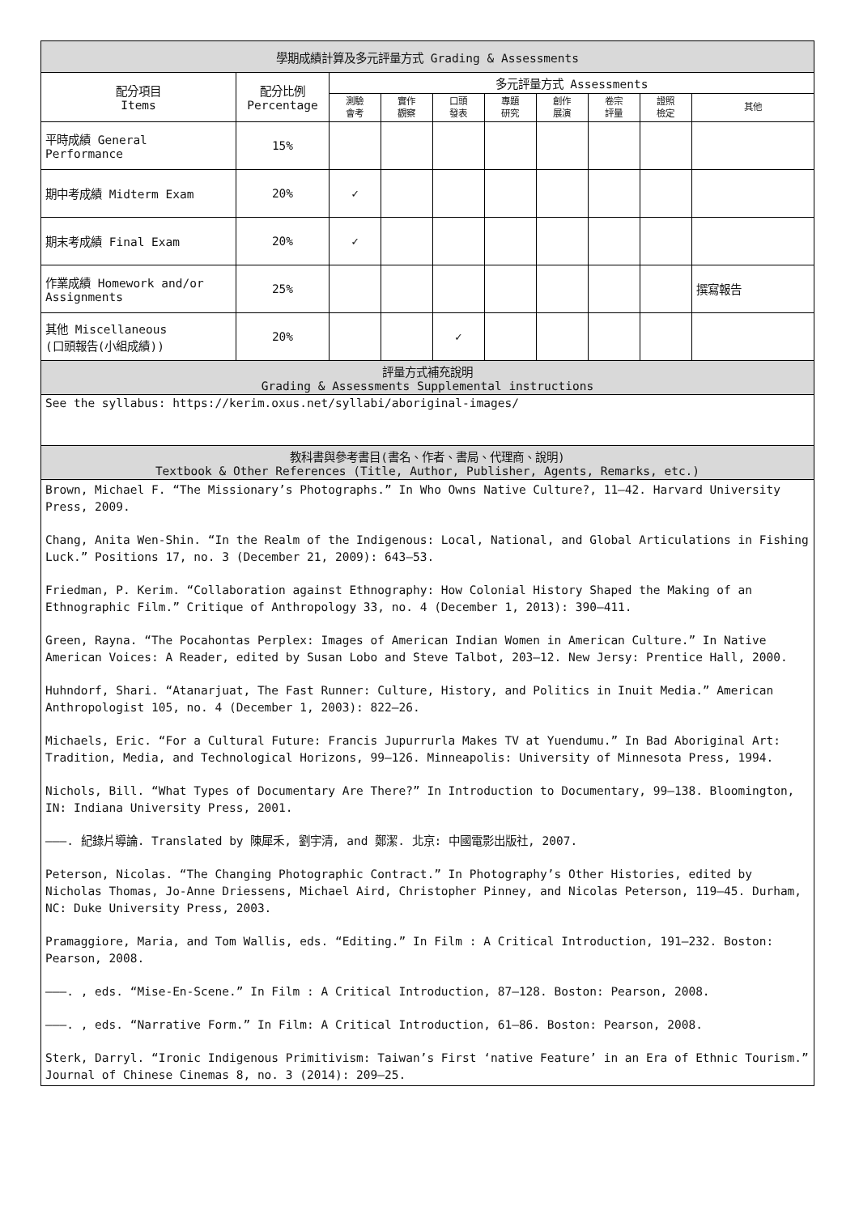| 學期成績計算及多元評量方式 Grading & Assessments | | | | | | | | | |
| --- | --- | --- | --- | --- | --- | --- | --- | --- | --- |
| 配分項目 Items | 配分比例 Percentage | 多元評量方式 Assessments | | | | | | | |
| | | 測驗 會考 | 實作 觀察 | 口頭 發表 | 專題 研究 | 創作 展演 | 卷宗 評量 | 證照 檢定 | 其他 |
| 平時成績 General Performance | 15% | | | | | | | | |
| 期中考成績 Midterm Exam | 20% | ✓ | | | | | | | |
| 期末考成績 Final Exam | 20% | ✓ | | | | | | | |
| 作業成績 Homework and/or Assignments | 25% | | | | | | | | 撰寫報告 |
| 其他 Miscellaneous (口頭報告(小組成績)) | 20% | | | ✓ | | | | | |
| 評量方式補充說明 Grading & Assessments Supplemental instructions | | | | | | | | | |
| See the syllabus: https://kerim.oxus.net/syllabi/aboriginal-images/ | | | | | | | | | |
| 教科書與參考書目(書名、作者、書局、代理商、說明) Textbook & Other References (Title, Author, Publisher, Agents, Remarks, etc.) | | | | | | | | | |
| Brown, Michael F. “The Missionary’s Photographs.” In Who Owns Native Culture?, 11–42. Harvard University Press, 2009. Chang, Anita Wen-Shin. “In the Realm of the Indigenous: Local, National, and Global Articulations in Fishing Luck.” Positions 17, no. 3 (December 21, 2009): 643–53. Friedman, P. Kerim. “Collaboration against Ethnography: How Colonial History Shaped the Making of an Ethnographic Film.” Critique of Anthropology 33, no. 4 (December 1, 2013): 390–411. Green, Rayna. “The Pocahontas Perplex: Images of American Indian Women in American Culture.” In Native American Voices: A Reader, edited by Susan Lobo and Steve Talbot, 203–12. New Jersy: Prentice Hall, 2000. Huhndorf, Shari. “Atanarjuat, The Fast Runner: Culture, History, and Politics in Inuit Media.” American Anthropologist 105, no. 4 (December 1, 2003): 822–26. Michaels, Eric. “For a Cultural Future: Francis Jupurrurla Makes TV at Yuendumu.” In Bad Aboriginal Art: Tradition, Media, and Technological Horizons, 99–126. Minneapolis: University of Minnesota Press, 1994. Nichols, Bill. “What Types of Documentary Are There?” In Introduction to Documentary, 99–138. Bloomington, IN: Indiana University Press, 2001. ———. 紀錄片導論. Translated by 陳犀禾, 劉宇清, and 鄭潔. 北京: 中國電影出版社, 2007. Peterson, Nicolas. “The Changing Photographic Contract.” In Photography’s Other Histories, edited by Nicholas Thomas, Jo-Anne Driessens, Michael Aird, Christopher Pinney, and Nicolas Peterson, 119–45. Durham, NC: Duke University Press, 2003. Pramaggiore, Maria, and Tom Wallis, eds. “Editing.” In Film : A Critical Introduction, 191–232. Boston: Pearson, 2008. ———. , eds. “Mise-En-Scene.” In Film : A Critical Introduction, 87–128. Boston: Pearson, 2008. ———. , eds. “Narrative Form.” In Film: A Critical Introduction, 61–86. Boston: Pearson, 2008. Sterk, Darryl. “Ironic Indigenous Primitivism: Taiwan’s First ‘native Feature’ in an Era of Ethnic Tourism.” Journal of Chinese Cinemas 8, no. 3 (2014): 209–25. | | | | | | | | | |